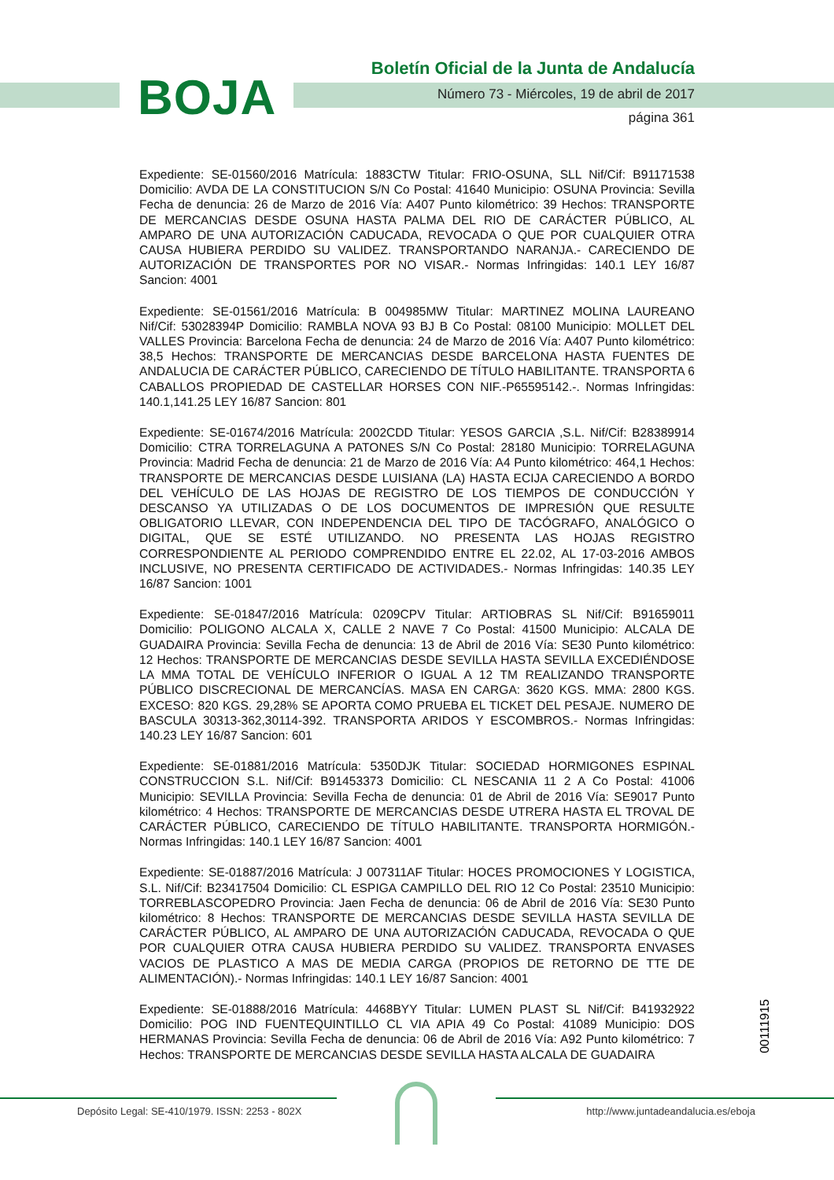BOJA
Boletín Oficial de la Junta de Andalucía
Número 73 - Miércoles, 19 de abril de 2017
página 361
Expediente: SE-01560/2016 Matrícula: 1883CTW Titular: FRIO-OSUNA, SLL Nif/Cif: B91171538 Domicilio: AVDA DE LA CONSTITUCION S/N Co Postal: 41640 Municipio: OSUNA Provincia: Sevilla Fecha de denuncia: 26 de Marzo de 2016 Vía: A407 Punto kilométrico: 39 Hechos: TRANSPORTE DE MERCANCIAS DESDE OSUNA HASTA PALMA DEL RIO DE CARÁCTER PÚBLICO, AL AMPARO DE UNA AUTORIZACIÓN CADUCADA, REVOCADA O QUE POR CUALQUIER OTRA CAUSA HUBIERA PERDIDO SU VALIDEZ. TRANSPORTANDO NARANJA.- CARECIENDO DE AUTORIZACIÓN DE TRANSPORTES POR NO VISAR.- Normas Infringidas: 140.1 LEY 16/87 Sancion: 4001
Expediente: SE-01561/2016 Matrícula: B 004985MW Titular: MARTINEZ MOLINA LAUREANO Nif/Cif: 53028394P Domicilio: RAMBLA NOVA 93 BJ B Co Postal: 08100 Municipio: MOLLET DEL VALLES Provincia: Barcelona Fecha de denuncia: 24 de Marzo de 2016 Vía: A407 Punto kilométrico: 38,5 Hechos: TRANSPORTE DE MERCANCIAS DESDE BARCELONA HASTA FUENTES DE ANDALUCIA DE CARÁCTER PÚBLICO, CARECIENDO DE TÍTULO HABILITANTE. TRANSPORTA 6 CABALLOS PROPIEDAD DE CASTELLAR HORSES CON NIF.-P65595142.-. Normas Infringidas: 140.1,141.25 LEY 16/87 Sancion: 801
Expediente: SE-01674/2016 Matrícula: 2002CDD Titular: YESOS GARCIA ,S.L. Nif/Cif: B28389914 Domicilio: CTRA TORRELAGUNA A PATONES S/N Co Postal: 28180 Municipio: TORRELAGUNA Provincia: Madrid Fecha de denuncia: 21 de Marzo de 2016 Vía: A4 Punto kilométrico: 464,1 Hechos: TRANSPORTE DE MERCANCIAS DESDE LUISIANA (LA) HASTA ECIJA CARECIENDO A BORDO DEL VEHÍCULO DE LAS HOJAS DE REGISTRO DE LOS TIEMPOS DE CONDUCCIÓN Y DESCANSO YA UTILIZADAS O DE LOS DOCUMENTOS DE IMPRESIÓN QUE RESULTE OBLIGATORIO LLEVAR, CON INDEPENDENCIA DEL TIPO DE TACÓGRAFO, ANALÓGICO O DIGITAL, QUE SE ESTÉ UTILIZANDO. NO PRESENTA LAS HOJAS REGISTRO CORRESPONDIENTE AL PERIODO COMPRENDIDO ENTRE EL 22.02, AL 17-03-2016 AMBOS INCLUSIVE, NO PRESENTA CERTIFICADO DE ACTIVIDADES.- Normas Infringidas: 140.35 LEY 16/87 Sancion: 1001
Expediente: SE-01847/2016 Matrícula: 0209CPV Titular: ARTIOBRAS SL Nif/Cif: B91659011 Domicilio: POLIGONO ALCALA X, CALLE 2 NAVE 7 Co Postal: 41500 Municipio: ALCALA DE GUADAIRA Provincia: Sevilla Fecha de denuncia: 13 de Abril de 2016 Vía: SE30 Punto kilométrico: 12 Hechos: TRANSPORTE DE MERCANCIAS DESDE SEVILLA HASTA SEVILLA EXCEDIÉNDOSE LA MMA TOTAL DE VEHÍCULO INFERIOR O IGUAL A 12 TM REALIZANDO TRANSPORTE PÚBLICO DISCRECIONAL DE MERCANCÍAS. MASA EN CARGA: 3620 KGS. MMA: 2800 KGS. EXCESO: 820 KGS. 29,28% SE APORTA COMO PRUEBA EL TICKET DEL PESAJE. NUMERO DE BASCULA 30313-362,30114-392. TRANSPORTA ARIDOS Y ESCOMBROS.- Normas Infringidas: 140.23 LEY 16/87 Sancion: 601
Expediente: SE-01881/2016 Matrícula: 5350DJK Titular: SOCIEDAD HORMIGONES ESPINAL CONSTRUCCION S.L. Nif/Cif: B91453373 Domicilio: CL NESCANIA 11 2 A Co Postal: 41006 Municipio: SEVILLA Provincia: Sevilla Fecha de denuncia: 01 de Abril de 2016 Vía: SE9017 Punto kilométrico: 4 Hechos: TRANSPORTE DE MERCANCIAS DESDE UTRERA HASTA EL TROVAL DE CARÁCTER PÚBLICO, CARECIENDO DE TÍTULO HABILITANTE. TRANSPORTA HORMIGÓN.- Normas Infringidas: 140.1 LEY 16/87 Sancion: 4001
Expediente: SE-01887/2016 Matrícula: J 007311AF Titular: HOCES PROMOCIONES Y LOGISTICA, S.L. Nif/Cif: B23417504 Domicilio: CL ESPIGA CAMPILLO DEL RIO 12 Co Postal: 23510 Municipio: TORREBLASCOPEDRO Provincia: Jaen Fecha de denuncia: 06 de Abril de 2016 Vía: SE30 Punto kilométrico: 8 Hechos: TRANSPORTE DE MERCANCIAS DESDE SEVILLA HASTA SEVILLA DE CARÁCTER PÚBLICO, AL AMPARO DE UNA AUTORIZACIÓN CADUCADA, REVOCADA O QUE POR CUALQUIER OTRA CAUSA HUBIERA PERDIDO SU VALIDEZ. TRANSPORTA ENVASES VACIOS DE PLASTICO A MAS DE MEDIA CARGA (PROPIOS DE RETORNO DE TTE DE ALIMENTACIÓN).- Normas Infringidas: 140.1 LEY 16/87 Sancion: 4001
Expediente: SE-01888/2016 Matrícula: 4468BYY Titular: LUMEN PLAST SL Nif/Cif: B41932922 Domicilio: POG IND FUENTEQUINTILLO CL VIA APIA 49 Co Postal: 41089 Municipio: DOS HERMANAS Provincia: Sevilla Fecha de denuncia: 06 de Abril de 2016 Vía: A92 Punto kilométrico: 7 Hechos: TRANSPORTE DE MERCANCIAS DESDE SEVILLA HASTA ALCALA DE GUADAIRA
00111915
Depósito Legal: SE-410/1979. ISSN: 2253 - 802X http://www.juntadeandalucia.es/eboja